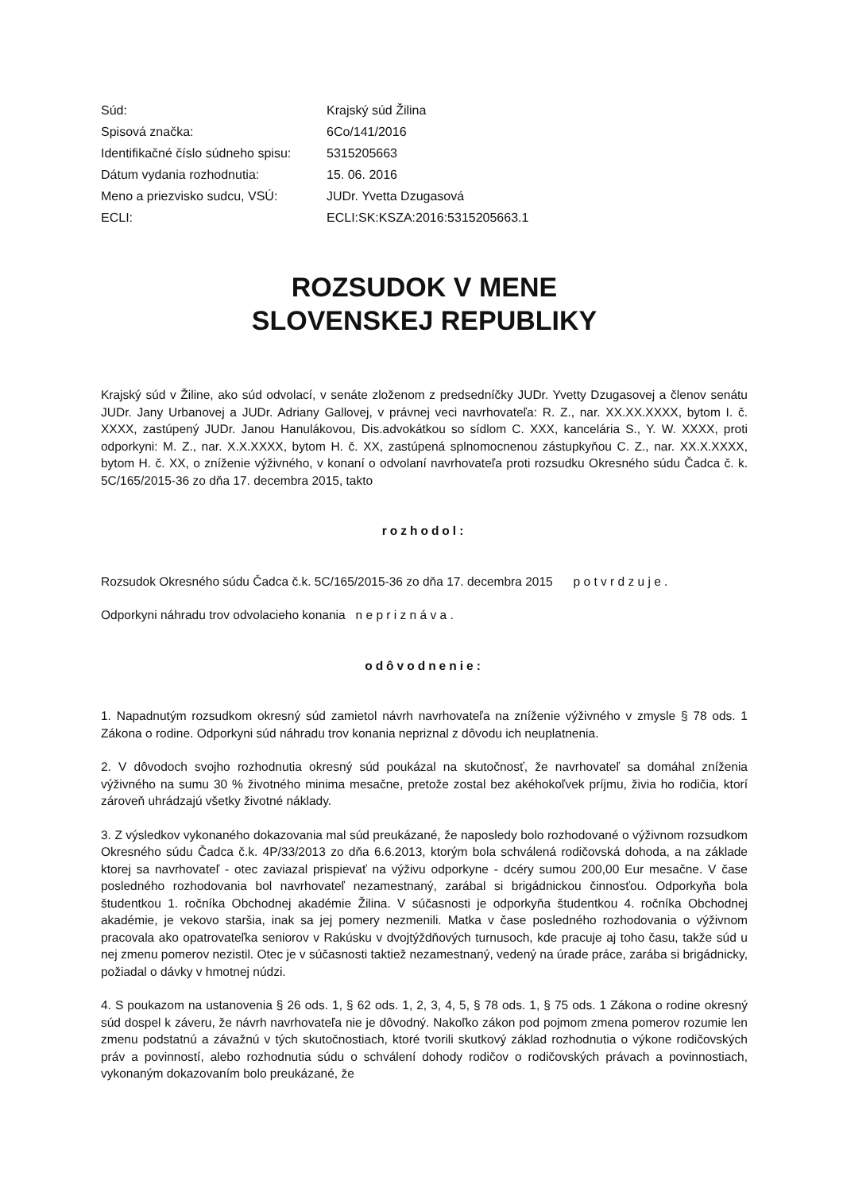| Súd: | Krajský súd Žilina |
| Spisová značka: | 6Co/141/2016 |
| Identifikačné číslo súdneho spisu: | 5315205663 |
| Dátum vydania rozhodnutia: | 15. 06. 2016 |
| Meno a priezvisko sudcu, VSÚ: | JUDr. Yvetta Dzugasová |
| ECLI: | ECLI:SK:KSZA:2016:5315205663.1 |
ROZSUDOK V MENE
SLOVENSKEJ REPUBLIKY
Krajský súd v Žiline, ako súd odvolací, v senáte zloženom z predsedníčky JUDr. Yvetty Dzugasovej a členov senátu JUDr. Jany Urbanovej a JUDr. Adriany Gallovej, v právnej veci navrhovateľa: R. Z., nar. XX.XX.XXXX, bytom I. č. XXXX, zastúpený JUDr. Janou Hanulákovou, Dis.advokátkou so sídlom C. XXX, kancelária S., Y. W. XXXX, proti odporkyni: M. Z., nar. X.X.XXXX, bytom H. č. XX, zastúpená splnomocnenou zástupkyňou C. Z., nar. XX.X.XXXX, bytom H. č. XX, o zníženie výživného, v konaní o odvolaní navrhovateľa proti rozsudku Okresného súdu Čadca č. k. 5C/165/2015-36 zo dňa 17. decembra 2015, takto
rozhodol:
Rozsudok Okresného súdu Čadca č.k. 5C/165/2015-36 zo dňa 17. decembra 2015 p o t v r d z u j e .
Odporkyni náhradu trov odvolacieho konania n e p r i z n á v a .
odôvodnenie:
1. Napadnutým rozsudkom okresný súd zamietol návrh navrhovateľa na zníženie výživného v zmysle § 78 ods. 1 Zákona o rodine. Odporkyni súd náhradu trov konania nepriznal z dôvodu ich neuplatnenia.
2. V dôvodoch svojho rozhodnutia okresný súd poukázal na skutočnosť, že navrhovateľ sa domáhal zníženia výživného na sumu 30 % životného minima mesačne, pretože zostal bez akéhokoľvek príjmu, živia ho rodičia, ktorí zároveň uhrádzajú všetky životné náklady.
3. Z výsledkov vykonaného dokazovania mal súd preukázané, že naposledy bolo rozhodované o výživnom rozsudkom Okresného súdu Čadca č.k. 4P/33/2013 zo dňa 6.6.2013, ktorým bola schválená rodičovská dohoda, a na základe ktorej sa navrhovateľ - otec zaviazal prispievať na výživu odporkyne - dcéry sumou 200,00 Eur mesačne. V čase posledného rozhodovania bol navrhovateľ nezamestnaný, zarábal si brigádnickou činnosťou. Odporkyňa bola študentkou 1. ročníka Obchodnej akadémie Žilina. V súčasnosti je odporkyňa študentkou 4. ročníka Obchodnej akadémie, je vekovo staršia, inak sa jej pomery nezmenili. Matka v čase posledného rozhodovania o výživnom pracovala ako opatrovateľka seniorov v Rakúsku v dvojtýždňových turnusoch, kde pracuje aj toho času, takže súd u nej zmenu pomerov nezistil. Otec je v súčasnosti taktiež nezamestnaný, vedený na úrade práce, zarába si brigádnicky, požiadal o dávky v hmotnej núdzi.
4. S poukazom na ustanovenia § 26 ods. 1, § 62 ods. 1, 2, 3, 4, 5, § 78 ods. 1, § 75 ods. 1 Zákona o rodine okresný súd dospel k záveru, že návrh navrhovateľa nie je dôvodný. Nakoľko zákon pod pojmom zmena pomerov rozumie len zmenu podstatnú a závažnú v tých skutočnostiach, ktoré tvorili skutkový základ rozhodnutia o výkone rodičovských práv a povinností, alebo rozhodnutia súdu o schválení dohody rodičov o rodičovských právach a povinnostiach, vykonaným dokazovaním bolo preukázané, že